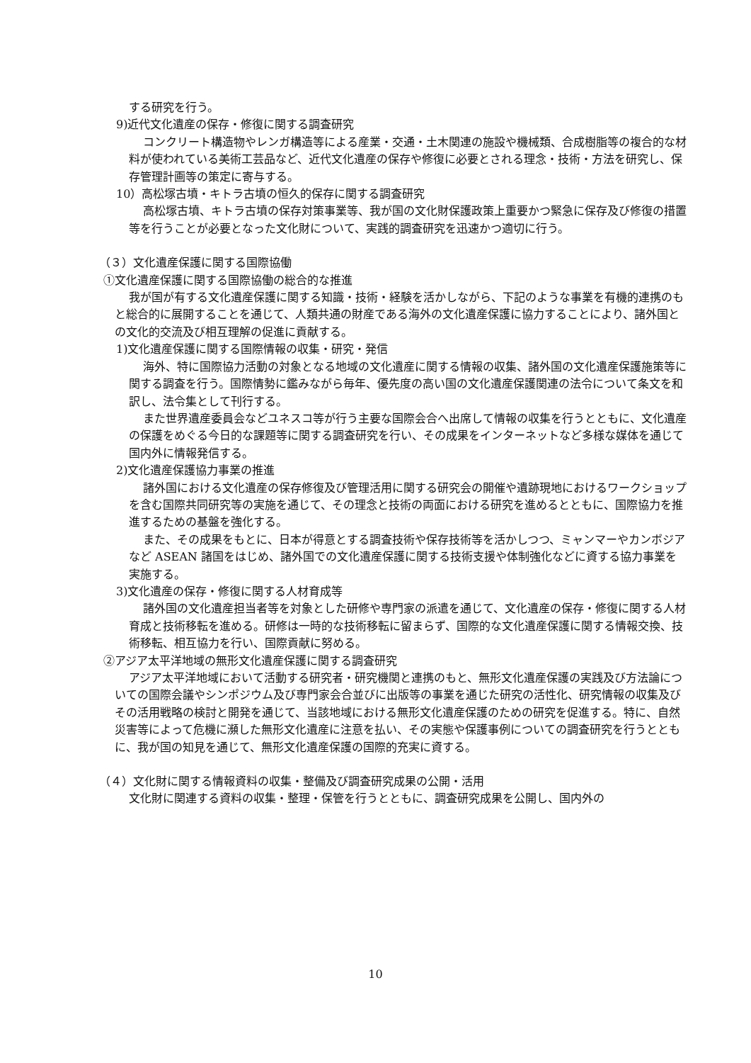する研究を行う。
9)近代文化遺産の保存・修復に関する調査研究
コンクリート構造物やレンガ構造等による産業・交通・土木関連の施設や機械類、合成樹脂等の複合的な材料が使われている美術工芸品など、近代文化遺産の保存や修復に必要とされる理念・技術・方法を研究し、保存管理計画等の策定に寄与する。
10）高松塚古墳・キトラ古墳の恒久的保存に関する調査研究
高松塚古墳、キトラ古墳の保存対策事業等、我が国の文化財保護政策上重要かつ緊急に保存及び修復の措置等を行うことが必要となった文化財について、実践的調査研究を迅速かつ適切に行う。
（３）文化遺産保護に関する国際協働
①文化遺産保護に関する国際協働の総合的な推進
我が国が有する文化遺産保護に関する知識・技術・経験を活かしながら、下記のような事業を有機的連携のもと総合的に展開することを通じて、人類共通の財産である海外の文化遺産保護に協力することにより、諸外国との文化的交流及び相互理解の促進に貢献する。
1)文化遺産保護に関する国際情報の収集・研究・発信
海外、特に国際協力活動の対象となる地域の文化遺産に関する情報の収集、諸外国の文化遺産保護施策等に関する調査を行う。国際情勢に鑑みながら毎年、優先度の高い国の文化遺産保護関連の法令について条文を和訳し、法令集として刊行する。
また世界遺産委員会などユネスコ等が行う主要な国際会合へ出席して情報の収集を行うとともに、文化遺産の保護をめぐる今日的な課題等に関する調査研究を行い、その成果をインターネットなど多様な媒体を通じて国内外に情報発信する。
2)文化遺産保護協力事業の推進
諸外国における文化遺産の保存修復及び管理活用に関する研究会の開催や遺跡現地におけるワークショップを含む国際共同研究等の実施を通じて、その理念と技術の両面における研究を進めるとともに、国際協力を推進するための基盤を強化する。
また、その成果をもとに、日本が得意とする調査技術や保存技術等を活かしつつ、ミャンマーやカンボジアなど ASEAN 諸国をはじめ、諸外国での文化遺産保護に関する技術支援や体制強化などに資する協力事業を実施する。
3)文化遺産の保存・修復に関する人材育成等
諸外国の文化遺産担当者等を対象とした研修や専門家の派遣を通じて、文化遺産の保存・修復に関する人材育成と技術移転を進める。研修は一時的な技術移転に留まらず、国際的な文化遺産保護に関する情報交換、技術移転、相互協力を行い、国際貢献に努める。
②アジア太平洋地域の無形文化遺産保護に関する調査研究
アジア太平洋地域において活動する研究者・研究機関と連携のもと、無形文化遺産保護の実践及び方法論についての国際会議やシンポジウム及び専門家会合並びに出版等の事業を通じた研究の活性化、研究情報の収集及びその活用戦略の検討と開発を通じて、当該地域における無形文化遺産保護のための研究を促進する。特に、自然災害等によって危機に瀕した無形文化遺産に注意を払い、その実態や保護事例についての調査研究を行うとともに、我が国の知見を通じて、無形文化遺産保護の国際的充実に資する。
（４）文化財に関する情報資料の収集・整備及び調査研究成果の公開・活用
文化財に関連する資料の収集・整理・保管を行うとともに、調査研究成果を公開し、国内外の
10